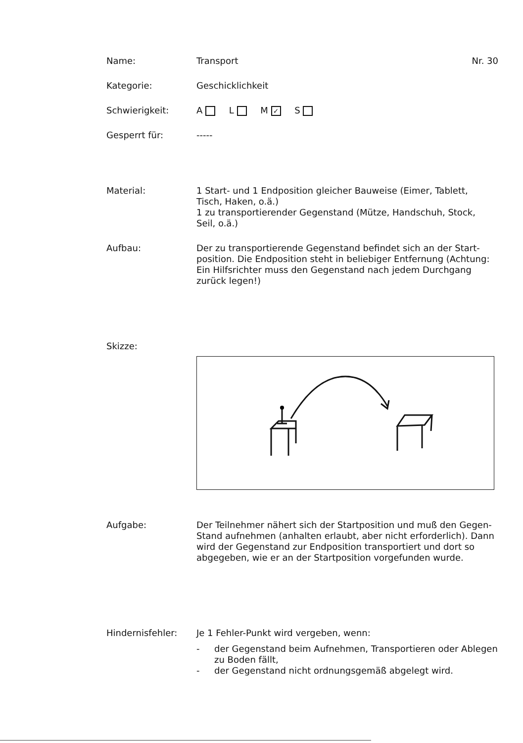Name:
Transport Nr. 30
Kategorie:
Geschicklichkeit
Schwierigkeit:
A L M ✓ S
Gesperrt für:
-----
Material:
1 Start- und 1 Endposition gleicher Bauweise (Eimer, Tablett, Tisch, Haken, o.ä.)
1 zu transportierender Gegenstand (Mütze, Handschuh, Stock, Seil, o.ä.)
Aufbau:
Der zu transportierende Gegenstand befindet sich an der Start-position. Die Endposition steht in beliebiger Entfernung (Achtung: Ein Hilfsrichter muss den Gegenstand nach jedem Durchgang zurück legen!)
Skizze:
Aufgabe:
Der Teilnehmer nähert sich der Startposition und muß den Gegen-Stand aufnehmen (anhalten erlaubt, aber nicht erforderlich). Dann wird der Gegenstand zur Endposition transportiert und dort so abgegeben, wie er an der Startposition vorgefunden wurde.
Hindernisfehler:
Je 1 Fehler-Punkt wird vergeben, wenn:
- der Gegenstand beim Aufnehmen, Transportieren oder Ablegen zu Boden fällt,
- der Gegenstand nicht ordnungsgemäß abgelegt wird.